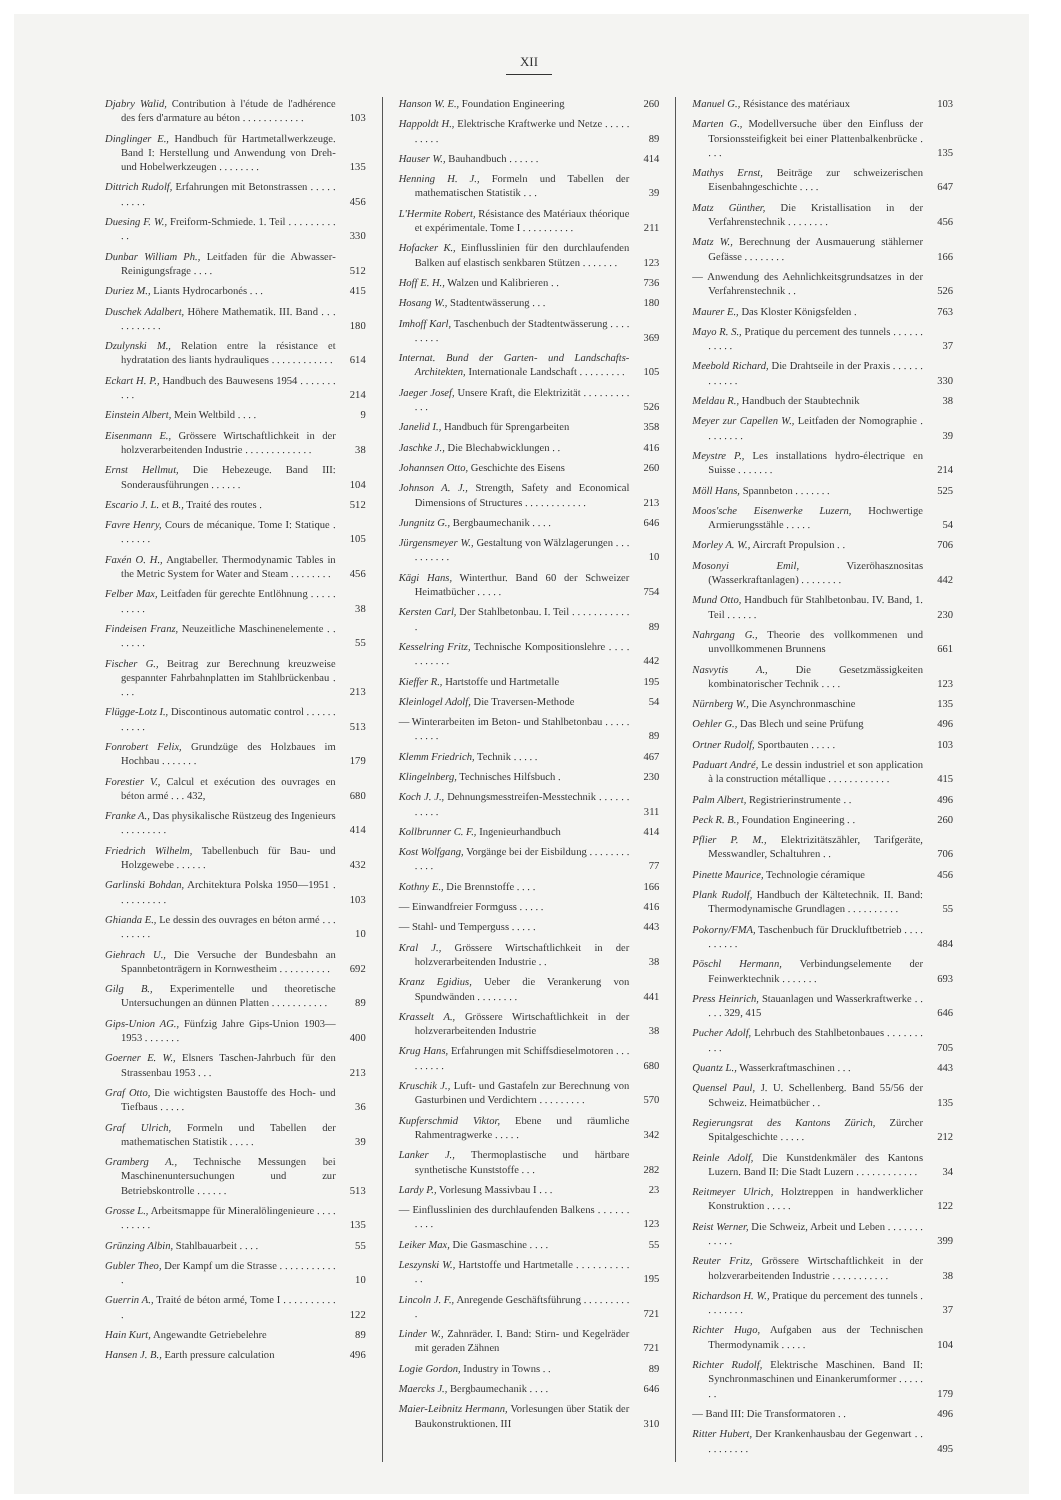XII
Djabry Walid, Contribution à l'étude de l'adhérence des fers d'armature au béton . . . . . . . . . . . .
103
Dinglinger E., Handbuch für Hartmetallwerkzeuge. Band I: Herstellung und Anwendung von Dreh- und Hobelwerkzeugen . . . . . . . .
135
Dittrich Rudolf, Erfahrungen mit Betonstrassen . . . . . . . . . .
456
Duesing F. W., Freiform-Schmiede. 1. Teil . . . . . . . . . . .
330
Dunbar William Ph., Leitfaden für die Abwasser-Reinigungsfrage . . . .
512
Duriez M., Liants Hydrocarbonés . . .
415
Duschek Adalbert, Höhere Mathematik. III. Band . . . . . . . . . . .
180
Dzulynski M., Relation entre la résistance et hydratation des liants hydrauliques . . . . . . . . . . . .
614
Eckart H. P., Handbuch des Bauwesens 1954 . . . . . . . . . .
214
Einstein Albert, Mein Weltbild . . . .
9
Eisenmann E., Grössere Wirtschaftlichkeit in der holzverarbeitenden Industrie . . . . . . . . . . . . .
38
Ernst Hellmut, Die Hebezeuge. Band III: Sonderausführungen . . . . . .
104
Escario J. L. et B., Traité des routes .
512
Favre Henry, Cours de mécanique. Tome I: Statique . . . . . . .
105
Faxén O. H., Angtabeller. Thermodynamic Tables in the Metric System for Water and Steam . . . . . . . .
456
Felber Max, Leitfaden für gerechte Entlöhnung . . . . . . . . . .
38
Findeisen Franz, Neuzeitliche Maschinenelemente . . . . . . .
55
Fischer G., Beitrag zur Berechnung kreuzweise gespannter Fahrbahnplatten im Stahlbrückenbau . . . .
213
Flügge-Lotz I., Discontinous automatic control . . . . . . . . . . .
513
Fonrobert Felix, Grundzüge des Holzbaues im Hochbau . . . . . . .
179
Forestier V., Calcul et exécution des ouvrages en béton armé . . . 432,
680
Franke A., Das physikalische Rüstzeug des Ingenieurs . . . . . . . . .
414
Friedrich Wilhelm, Tabellenbuch für Bau- und Holzgewebe . . . . . .
432
Garlinski Bohdan, Architektura Polska 1950—1951 . . . . . . . . . .
103
Ghianda E., Le dessin des ouvrages en béton armé . . . . . . . . .
10
Giehrach U., Die Versuche der Bundesbahn an Spannbetonträgern in Kornwestheim . . . . . . . . . .
692
Gilg B., Experimentelle und theoretische Untersuchungen an dünnen Platten . . . . . . . . . . .
89
Gips-Union AG., Fünfzig Jahre Gips-Union 1903—1953 . . . . . . .
400
Goerner E. W., Elsners Taschen-Jahrbuch für den Strassenbau 1953 . . .
213
Graf Otto, Die wichtigsten Baustoffe des Hoch- und Tiefbaus . . . . .
36
Graf Ulrich, Formeln und Tabellen der mathematischen Statistik . . . . .
39
Gramberg A., Technische Messungen bei Maschinenuntersuchungen und zur Betriebskontrolle . . . . . .
513
Grosse L., Arbeitsmappe für Mineralölingenieure . . . . . . . . . .
135
Grünzing Albin, Stahlbauarbeit . . . .
55
Gubler Theo, Der Kampf um die Strasse . . . . . . . . . . . .
10
Guerrin A., Traité de béton armé, Tome I . . . . . . . . . . .
122
Hain Kurt, Angewandte Getriebelehre
89
Hansen J. B., Earth pressure calculation
496
Hanson W. E., Foundation Engineering
260
Happoldt H., Elektrische Kraftwerke und Netze . . . . . . . . . .
89
Hauser W., Bauhandbuch . . . . . .
414
Henning H. J., Formeln und Tabellen der mathematischen Statistik . . .
39
L'Hermite Robert, Résistance des Matériaux théorique et expérimentale. Tome I . . . . . . . . . .
211
Hofacker K., Einflusslinien für den durchlaufenden Balken auf elastisch senkbaren Stützen . . . . . . .
123
Hoff E. H., Walzen und Kalibrieren . .
736
Hosang W., Stadtentwässerung . . .
180
Imhoff Karl, Taschenbuch der Stadtentwässerung . . . . . . . . .
369
Internat. Bund der Garten- und Landschafts-Architekten, Internationale Landschaft . . . . . . . . .
105
Jaeger Josef, Unsere Kraft, die Elektrizität . . . . . . . . . . . .
526
Janelid I., Handbuch für Sprengarbeiten
358
Jaschke J., Die Blechabwicklungen . .
416
Johannsen Otto, Geschichte des Eisens
260
Johnson A. J., Strength, Safety and Economical Dimensions of Structures . . . . . . . . . . . .
213
Jungnitz G., Bergbaumechanik . . . .
646
Jürgensmeyer W., Gestaltung von Wälzlagerungen . . . . . . . . . .
10
Kägi Hans, Winterthur. Band 60 der Schweizer Heimatbücher . . . . .
754
Kersten Carl, Der Stahlbetonbau. I. Teil . . . . . . . . . . . .
89
Kesselring Fritz, Technische Kompositionslehre . . . . . . . . . . .
442
Kieffer R., Hartstoffe und Hartmetalle
195
Kleinlogel Adolf, Die Traversen-Methode
54
— Winterarbeiten im Beton- und Stahlbetonbau . . . . . . . . . .
89
Klemm Friedrich, Technik . . . . .
467
Klingelnberg, Technisches Hilfsbuch .
230
Koch J. J., Dehnungsmesstreifen-Messtechnik . . . . . . . . . . .
311
Kollbrunner C. F., Ingenieurhandbuch
414
Kost Wolfgang, Vorgänge bei der Eisbildung . . . . . . . . . . . .
77
Kothny E., Die Brennstoffe . . . .
166
— Einwandfreier Formguss . . . . .
416
— Stahl- und Temperguss . . . . .
443
Kral J., Grössere Wirtschaftlichkeit in der holzverarbeitenden Industrie . .
38
Kranz Egidius, Ueber die Verankerung von Spundwänden . . . . . . . .
441
Krasselt A., Grössere Wirtschaftlichkeit in der holzverarbeitenden Industrie
38
Krug Hans, Erfahrungen mit Schiffsdieselmotoren . . . . . . . . .
680
Kruschik J., Luft- und Gastafeln zur Berechnung von Gasturbinen und Verdichtern . . . . . . . . .
570
Kupferschmid Viktor, Ebene und räumliche Rahmentragwerke . . . . .
342
Lanker J., Thermoplastische und härtbare synthetische Kunststoffe . . .
282
Lardy P., Vorlesung Massivbau I . . .
23
— Einflusslinien des durchlaufenden Balkens . . . . . . . . . .
123
Leiker Max, Die Gasmaschine . . . .
55
Leszynski W., Hartstoffe und Hartmetalle . . . . . . . . . . . .
195
Lincoln J. F., Anregende Geschäftsführung . . . . . . . . . .
721
Linder W., Zahnräder. I. Band: Stirn- und Kegelräder mit geraden Zähnen
721
Logie Gordon, Industry in Towns . .
89
Maercks J., Bergbaumechanik . . . .
646
Maier-Leibnitz Hermann, Vorlesungen über Statik der Baukonstruktionen. III
310
Manuel G., Résistance des matériaux
103
Marten G., Modellversuche über den Einfluss der Torsionssteifigkeit bei einer Plattenbalkenbrücke . . . .
135
Mathys Ernst, Beiträge zur schweizerischen Eisenbahngeschichte . . . .
647
Matz Günther, Die Kristallisation in der Verfahrenstechnik . . . . . . . .
456
Matz W., Berechnung der Ausmauerung stählerner Gefässe . . . . . . . .
166
— Anwendung des Aehnlichkeitsgrundsatzes in der Verfahrenstechnik . .
526
Maurer E., Das Kloster Königsfelden .
763
Mayo R. S., Pratique du percement des tunnels . . . . . . . . . . .
37
Meebold Richard, Die Drahtseile in der Praxis . . . . . . . . . . . .
330
Meldau R., Handbuch der Staubtechnik
38
Meyer zur Capellen W., Leitfaden der Nomographie . . . . . . . .
39
Meystre P., Les installations hydro-électrique en Suisse . . . . . . .
214
Möll Hans, Spannbeton . . . . . . .
525
Moos'sche Eisenwerke Luzern, Hochwertige Armierungsstähle . . . . .
54
Morley A. W., Aircraft Propulsion . .
706
Mosonyi Emil, Vizeröhasznositas (Wasserkraftanlagen) . . . . . . . .
442
Mund Otto, Handbuch für Stahlbetonbau. IV. Band, 1. Teil . . . . . .
230
Nahrgang G., Theorie des vollkommenen und unvollkommenen Brunnens
661
Nasvytis A., Die Gesetzmässigkeiten kombinatorischer Technik . . . .
123
Nürnberg W., Die Asynchronmaschine
135
Oehler G., Das Blech und seine Prüfung
496
Ortner Rudolf, Sportbauten . . . . .
103
Paduart André, Le dessin industriel et son application à la construction métallique . . . . . . . . . . . .
415
Palm Albert, Registrierinstrumente . .
496
Peck R. B., Foundation Engineering . .
260
Pflier P. M., Elektrizitätszähler, Tarifgeräte, Messwandler, Schaltuhren . .
706
Pinette Maurice, Technologie céramique
456
Plank Rudolf, Handbuch der Kältetechnik. II. Band: Thermodynamische Grundlagen . . . . . . . . . .
55
Pokorny/FMA, Taschenbuch für Druckluftbetrieb . . . . . . . . . .
484
Pöschl Hermann, Verbindungselemente der Feinwerktechnik . . . . . . .
693
Press Heinrich, Stauanlagen und Wasserkraftwerke . . . . . 329, 415
646
Pucher Adolf, Lehrbuch des Stahlbetonbaues . . . . . . . . . .
705
Quantz L., Wasserkraftmaschinen . . .
443
Quensel Paul, J. U. Schellenberg. Band 55/56 der Schweiz. Heimatbücher . .
135
Regierungsrat des Kantons Zürich, Zürcher Spitalgeschichte . . . . .
212
Reinle Adolf, Die Kunstdenkmäler des Kantons Luzern. Band II: Die Stadt Luzern . . . . . . . . . . . .
34
Reitmeyer Ulrich, Holztreppen in handwerklicher Konstruktion . . . . .
122
Reist Werner, Die Schweiz, Arbeit und Leben . . . . . . . . . . . .
399
Reuter Fritz, Grössere Wirtschaftlichkeit in der holzverarbeitenden Industrie . . . . . . . . . . .
38
Richardson H. W., Pratique du percement des tunnels . . . . . . . .
37
Richter Hugo, Aufgaben aus der Technischen Thermodynamik . . . . .
104
Richter Rudolf, Elektrische Maschinen. Band II: Synchronmaschinen und Einankerumformer . . . . . . .
179
— Band III: Die Transformatoren . .
496
Ritter Hubert, Der Krankenhausbau der Gegenwart . . . . . . . . . .
495